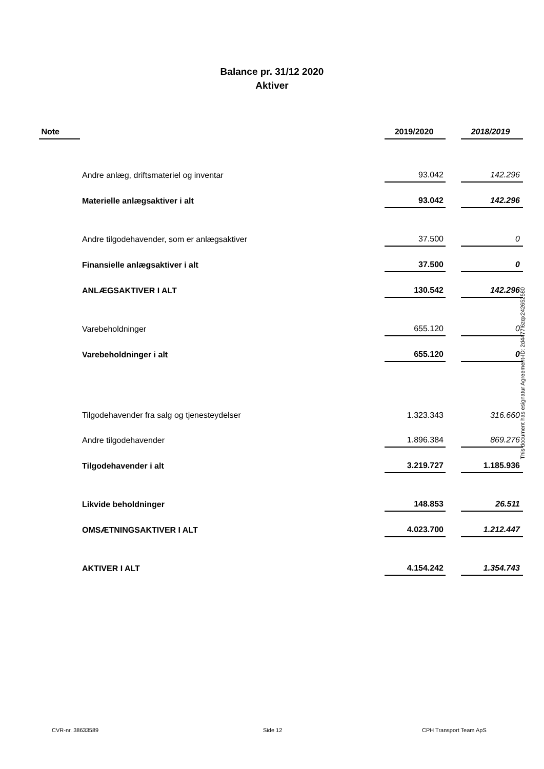Balance pr. 31/12 2020
Aktiver
| Note | | 2019/2020 | | 2018/2019 |
| --- | --- | --- | --- | --- |
| | Andre anlæg, driftsmateriel og inventar | 93.042 | | 142.296 |
| | Materielle anlægsaktiver i alt | 93.042 | | 142.296 |
| | Andre tilgodehavender, som er anlægsaktiver | 37.500 | | 0 |
| | Finansielle anlægsaktiver i alt | 37.500 | | 0 |
| | ANLÆGSAKTIVER I ALT | 130.542 | | 142.296 |
| | Varebeholdninger | 655.120 | | 0 |
| | Varebeholdninger i alt | 655.120 | | 0 |
| | Tilgodehavender fra salg og tjenesteydelser | 1.323.343 | | 316.660 |
| | Andre tilgodehavender | 1.896.384 | | 869.276 |
| | Tilgodehavender i alt | 3.219.727 | | 1.185.936 |
| | Likvide beholdninger | 148.853 | | 26.511 |
| | OMSÆTNINGSAKTIVER I ALT | 4.023.700 | | 1.212.447 |
| | AKTIVER I ALT | 4.154.242 | | 1.354.743 |
This document has esignatur Agreement-ID: 2d4477l6zqx242652580
CVR-nr. 38633589 Side 12 CPH Transport Team ApS